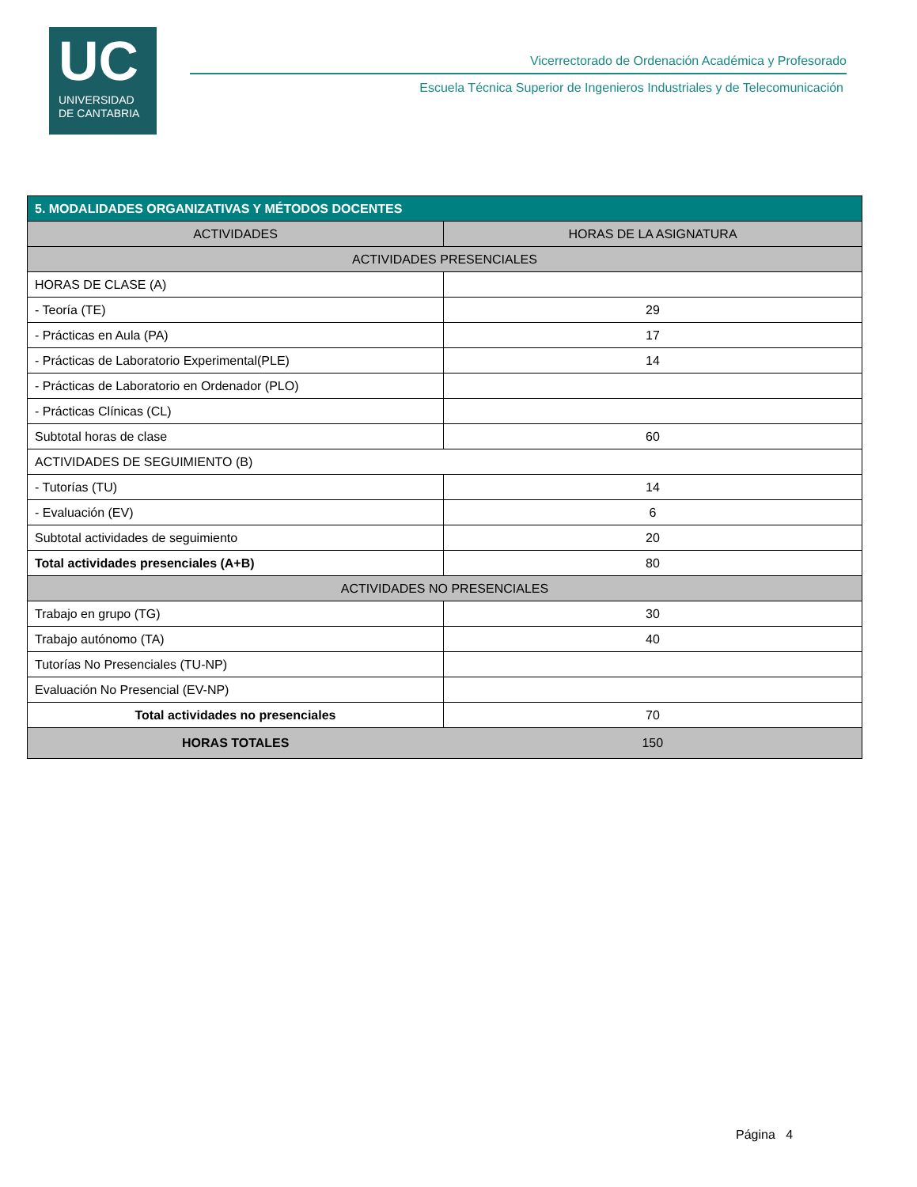UC
UNIVERSIDAD
DE CANTABRIA
Vicerrectorado de Ordenación Académica y Profesorado
Escuela Técnica Superior de Ingenieros Industriales y de Telecomunicación
| 5. MODALIDADES ORGANIZATIVAS Y MÉTODOS DOCENTES | |
| --- | --- |
| ACTIVIDADES | HORAS DE LA ASIGNATURA |
| ACTIVIDADES PRESENCIALES | |
| HORAS DE CLASE (A) | |
| - Teoría (TE) | 29 |
| - Prácticas en Aula (PA) | 17 |
| - Prácticas de Laboratorio Experimental(PLE) | 14 |
| - Prácticas de Laboratorio en Ordenador (PLO) | |
| - Prácticas Clínicas (CL) | |
| Subtotal horas de clase | 60 |
| ACTIVIDADES DE SEGUIMIENTO (B) | |
| - Tutorías (TU) | 14 |
| - Evaluación (EV) | 6 |
| Subtotal actividades de seguimiento | 20 |
| Total actividades presenciales (A+B) | 80 |
| ACTIVIDADES NO PRESENCIALES | |
| Trabajo en grupo (TG) | 30 |
| Trabajo autónomo (TA) | 40 |
| Tutorías No Presenciales (TU-NP) | |
| Evaluación No Presencial (EV-NP) | |
| Total actividades no presenciales | 70 |
| HORAS TOTALES | 150 |
Página 4